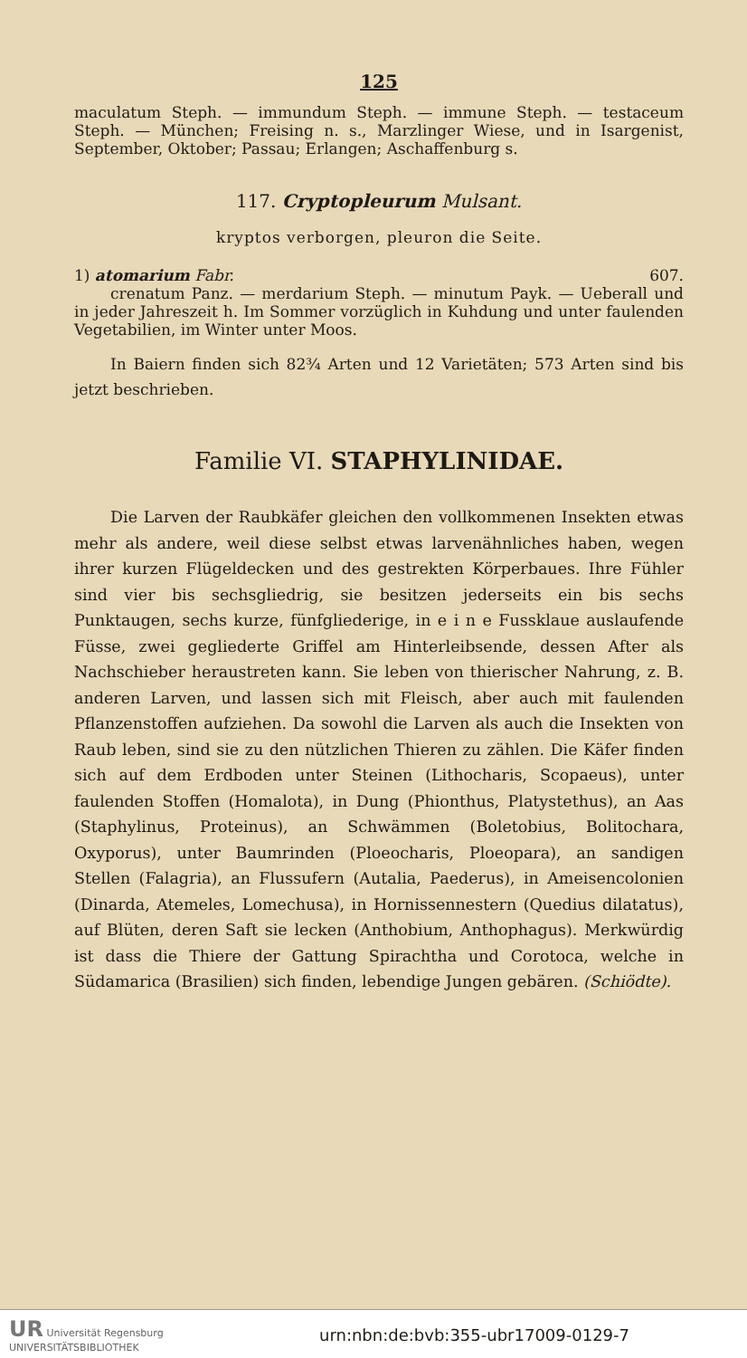125
maculatum Steph. — immundum Steph. — immune Steph. — testaceum Steph. — München; Freising n. s., Marzlinger Wiese, und in Isargenist, September, Oktober; Passau; Erlangen; Aschaffenburg s.
117. Cryptopleurum Mulsant.
kryptos verborgen, pleuron die Seite.
1) atomarium Fabr. 607.
crenatum Panz. — merdarium Steph. — minutum Payk. — Ueberall und in jeder Jahreszeit h. Im Sommer vorzüglich in Kuhdung und unter faulenden Vegetabilien, im Winter unter Moos.
In Baiern finden sich 82¾ Arten und 12 Varietäten; 573 Arten sind bis jetzt beschrieben.
Familie VI. STAPHYLINIDAE.
Die Larven der Raubkäfer gleichen den vollkommenen Insekten etwas mehr als andere, weil diese selbst etwas larvenähnliches haben, wegen ihrer kurzen Flügeldecken und des gestrekten Körperbaues. Ihre Fühler sind vier bis sechsgliedrig, sie besitzen jederseits ein bis sechs Punktaugen, sechs kurze, fünfgliederige, in e i n e Fussklaue auslaufende Füsse, zwei gegliederte Griffel am Hinterleibsende, dessen After als Nachschieber heraustreten kann. Sie leben von thierischer Nahrung, z. B. anderen Larven, und lassen sich mit Fleisch, aber auch mit faulenden Pflanzenstoffen aufziehen. Da sowohl die Larven als auch die Insekten von Raub leben, sind sie zu den nützlichen Thieren zu zählen. Die Käfer finden sich auf dem Erdboden unter Steinen (Lithocharis, Scopaeus), unter faulenden Stoffen (Homalota), in Dung (Phionthus, Platystethus), an Aas (Staphylinus, Proteinus), an Schwämmen (Boletobius, Bolitochara, Oxyporus), unter Baumrinden (Ploeocharis, Ploeopara), an sandigen Stellen (Falagria), an Flussufern (Autalia, Paederus), in Ameisencolonien (Dinarda, Atemeles, Lomechusa), in Hornissennestern (Quedius dilatatus), auf Blüten, deren Saft sie lecken (Anthobium, Anthophagus). Merkwürdig ist dass die Thiere der Gattung Spirachtha und Corotoca, welche in Südamarica (Brasilien) sich finden, lebendige Jungen gebären. (Schiödte).
UR Universität Regensburg
UNIVERSITÄTSBIBLIOTHEK urn:nbn:de:bvb:355-ubr17009-0129-7